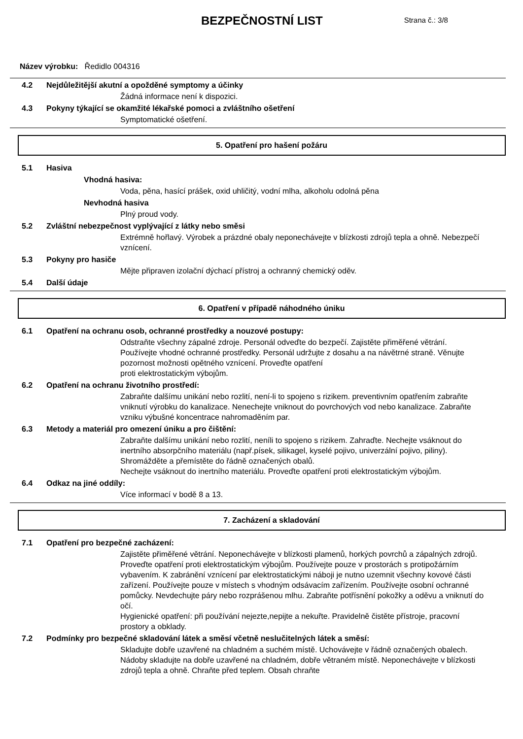BEZPEČNOSTNÍ LIST
Strana č.: 3/8
Název výrobku: Ředidlo 004316
4.2 Nejdůležitější akutní a opožděné symptomy a účinky
Žádná informace není k dispozici.
4.3 Pokyny týkající se okamžité lékařské pomoci a zvláštního ošetření
Symptomatické ošetření.
5. Opatření pro hašení požáru
5.1 Hasiva
Vhodná hasiva:
Voda, pěna, hasící prášek, oxid uhličitý, vodní mlha, alkoholu odolná pěna
Nevhodná hasiva
Plný proud vody.
5.2 Zvláštní nebezpečnost vyplývající z látky nebo směsi
Extrémně hořlavý. Výrobek a prázdné obaly neponechávejte v blízkosti zdrojů tepla a ohně. Nebezpečí vznícení.
5.3 Pokyny pro hasiče
Mějte připraven izolační dýchací přístroj a ochranný chemický oděv.
5.4 Další údaje
6. Opatření v případě náhodného úniku
6.1 Opatření na ochranu osob, ochranné prostředky a nouzové postupy:
Odstraňte všechny zápalné zdroje. Personál odveďte do bezpečí. Zajistěte přiměřené větrání. Používejte vhodné ochranné prostředky. Personál udržujte z dosahu a na návětrné straně. Věnujte pozornost možnosti opětného vznícení. Proveďte opatření
proti elektrostatickým výbojům.
6.2 Opatření na ochranu životního prostředí:
Zabraňte dalšímu unikání nebo rozlití, není-li to spojeno s rizikem. preventivním opatřením zabraňte vniknutí výrobku do kanalizace. Nenechejte vniknout do povrchových vod nebo kanalizace. Zabraňte vzniku výbušné koncentrace nahromaděním par.
6.3 Metody a materiál pro omezení úniku a pro čištění:
Zabraňte dalšímu unikání nebo rozlití, neníli to spojeno s rizikem. Zahraďte. Nechejte vsáknout do inertního absorpčního materiálu (např.písek, silikagel, kyselé pojivo, univerzální pojivo, piliny). Shromážděte a přemístěte do řádně označených obalů.
Nechejte vsáknout do inertního materiálu. Proveďte opatření proti elektrostatickým výbojům.
6.4 Odkaz na jiné oddíly:
Více informací v bodě 8 a 13.
7. Zacházení a skladování
7.1 Opatření pro bezpečné zacházení:
Zajistěte přiměřené větrání. Neponechávejte v blízkosti plamenů, horkých povrchů a zápalných zdrojů. Proveďte opatření proti elektrostatickým výbojům. Používejte pouze v prostorách s protipožárním vybavením. K zabránění vznícení par elektrostatickými náboji je nutno uzemnit všechny kovové části zařízení. Používejte pouze v místech s vhodným odsávacím zařízením. Používejte osobní ochranné pomůcky. Nevdechujte páry nebo rozprášenou mlhu. Zabraňte potřísnění pokožky a oděvu a vniknutí do očí.
Hygienické opatření: při používání nejezte,nepijte a nekuřte. Pravidelně čistěte přístroje, pracovní prostory a obklady.
7.2 Podmínky pro bezpečné skladování látek a směsí včetně neslučitelných látek a směsí:
Skladujte dobře uzavřené na chladném a suchém místě. Uchovávejte v řádně označených obalech. Nádoby skladujte na dobře uzavřené na chladném, dobře větraném místě. Neponechávejte v blízkosti zdrojů tepla a ohně. Chraňte před teplem. Obsah chraňte